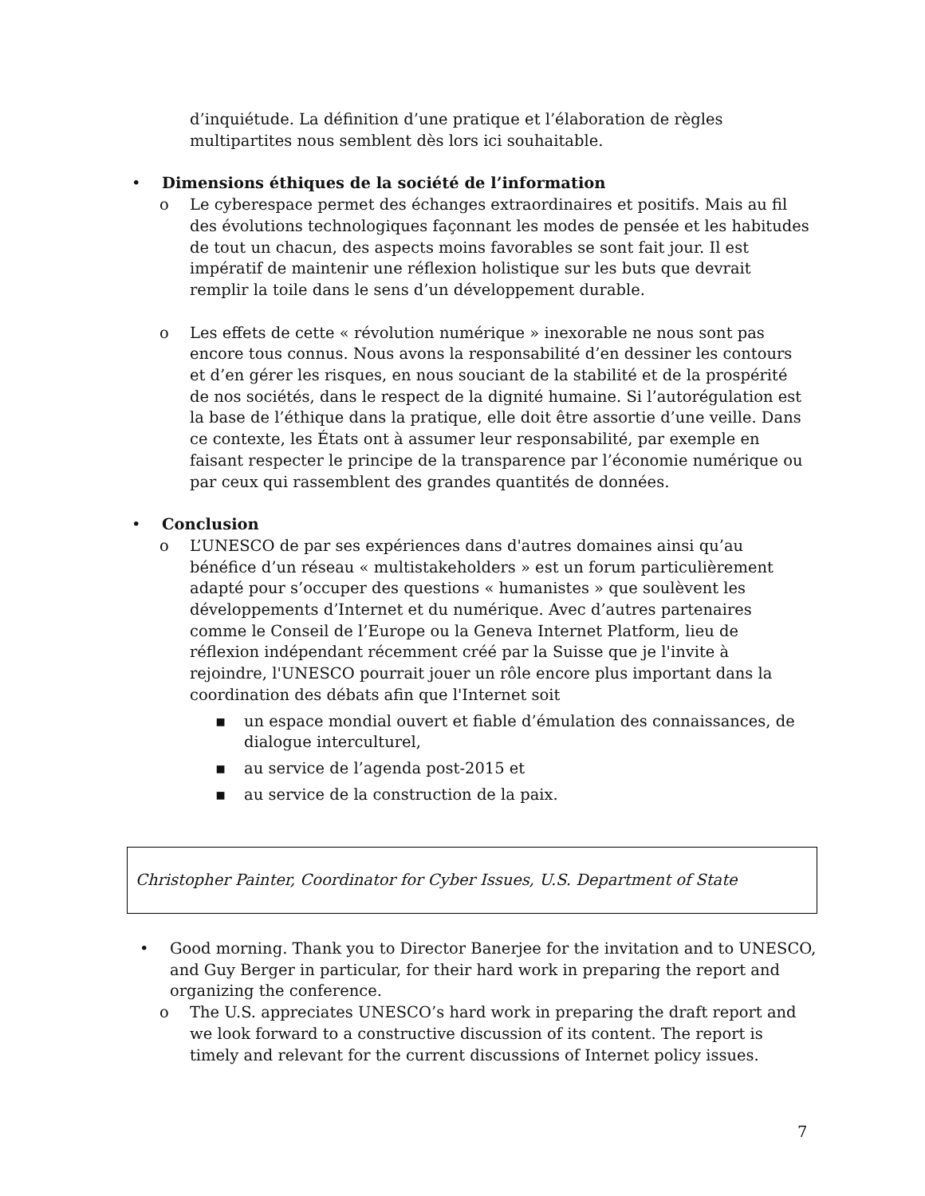d’inquiétude. La définition d’une pratique et l’élaboration de règles multipartites nous semblent dès lors ici souhaitable.
• Dimensions éthiques de la société de l’information
o Le cyberespace permet des échanges extraordinaires et positifs. Mais au fil des évolutions technologiques façonnant les modes de pensée et les habitudes de tout un chacun, des aspects moins favorables se sont fait jour. Il est impératif de maintenir une réflexion holistique sur les buts que devrait remplir la toile dans le sens d’un développement durable.
o Les effets de cette « révolution numérique » inexorable ne nous sont pas encore tous connus. Nous avons la responsabilité d’en dessiner les contours et d’en gérer les risques, en nous souciant de la stabilité et de la prospérité de nos sociétés, dans le respect de la dignité humaine. Si l’autorégulation est la base de l’éthique dans la pratique, elle doit être assortie d’une veille. Dans ce contexte, les États ont à assumer leur responsabilité, par exemple en faisant respecter le principe de la transparence par l’économie numérique ou par ceux qui rassemblent des grandes quantités de données.
• Conclusion
o L’UNESCO de par ses expériences dans d'autres domaines ainsi qu’au bénéfice d’un réseau « multistakeholders » est un forum particulièrement adapté pour s’occuper des questions « humanistes » que soulèvent les développements d’Internet et du numérique. Avec d’autres partenaires comme le Conseil de l’Europe ou la Geneva Internet Platform, lieu de réflexion indépendant récemment créé par la Suisse que je l'invite à rejoindre, l'UNESCO pourrait jouer un rôle encore plus important dans la coordination des débats afin que l'Internet soit
▪ un espace mondial ouvert et fiable d’émulation des connaissances, de dialogue interculturel,
▪ au service de l’agenda post-2015 et
▪ au service de la construction de la paix.
Christopher Painter, Coordinator for Cyber Issues, U.S. Department of State
• Good morning. Thank you to Director Banerjee for the invitation and to UNESCO, and Guy Berger in particular, for their hard work in preparing the report and organizing the conference.
o The U.S. appreciates UNESCO’s hard work in preparing the draft report and we look forward to a constructive discussion of its content. The report is timely and relevant for the current discussions of Internet policy issues.
7